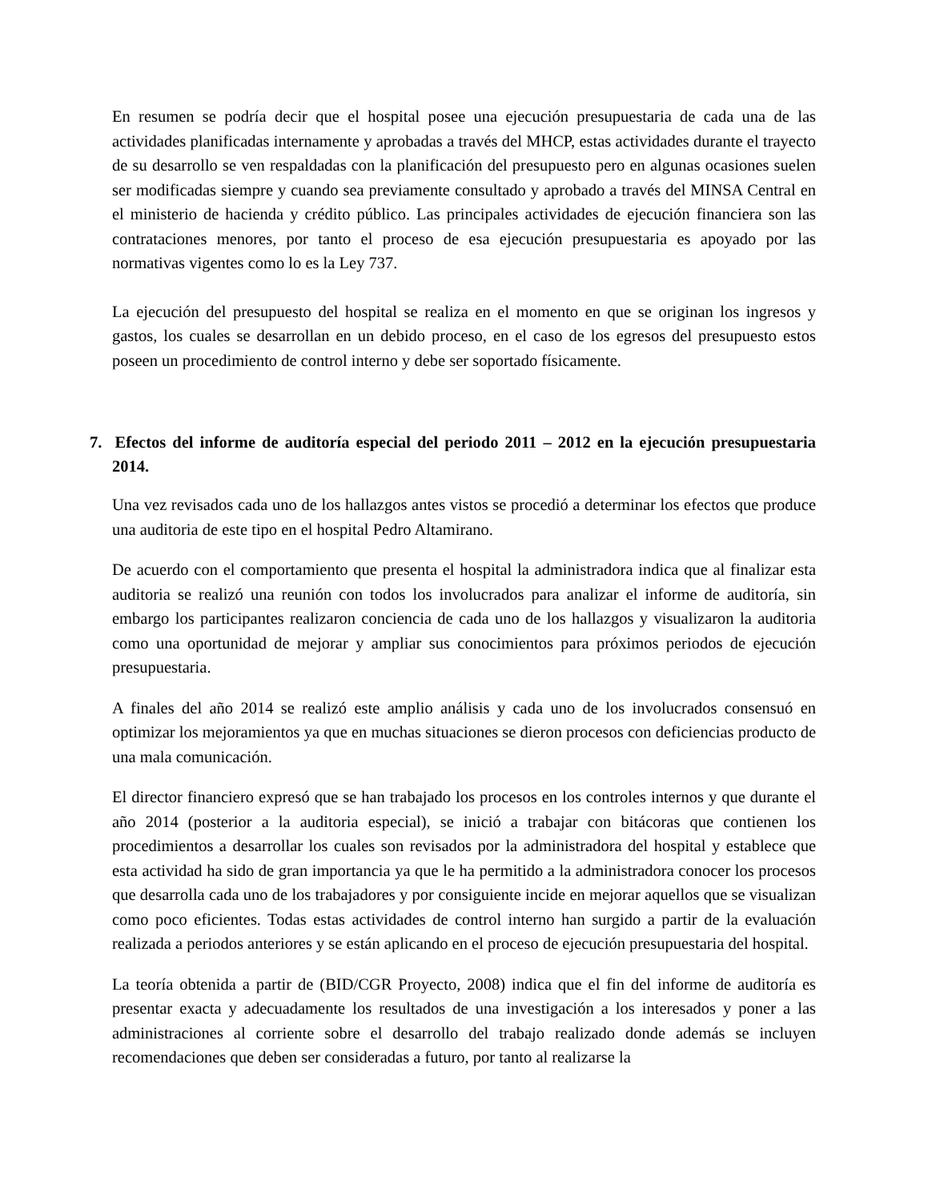En resumen se podría decir que el hospital posee una ejecución presupuestaria de cada una de las actividades planificadas internamente y aprobadas a través del MHCP, estas actividades durante el trayecto de su desarrollo se ven respaldadas con la planificación del presupuesto pero en algunas ocasiones suelen ser modificadas siempre y cuando sea previamente consultado y aprobado a través del MINSA Central en el ministerio de hacienda y crédito público. Las principales actividades de ejecución financiera son las contrataciones menores, por tanto el proceso de esa ejecución presupuestaria es apoyado por las normativas vigentes como lo es la Ley 737.
La ejecución del presupuesto del hospital se realiza en el momento en que se originan los ingresos y gastos, los cuales se desarrollan en un debido proceso, en el caso de los egresos del presupuesto estos poseen un procedimiento de control interno y debe ser soportado físicamente.
7. Efectos del informe de auditoría especial del periodo 2011 – 2012 en la ejecución presupuestaria 2014.
Una vez revisados cada uno de los hallazgos antes vistos se procedió a determinar los efectos que produce una auditoria de este tipo en el hospital Pedro Altamirano.
De acuerdo con el comportamiento que presenta el hospital la administradora indica que al finalizar esta auditoria se realizó una reunión con todos los involucrados para analizar el informe de auditoría, sin embargo los participantes realizaron conciencia de cada uno de los hallazgos y visualizaron la auditoria como una oportunidad de mejorar y ampliar sus conocimientos para próximos periodos de ejecución presupuestaria.
A finales del año 2014 se realizó este amplio análisis y cada uno de los involucrados consensuó en optimizar los mejoramientos ya que en muchas situaciones se dieron procesos con deficiencias producto de una mala comunicación.
El director financiero expresó que se han trabajado los procesos en los controles internos y que durante el año 2014 (posterior a la auditoria especial), se inició a trabajar con bitácoras que contienen los procedimientos a desarrollar los cuales son revisados por la administradora del hospital y establece que esta actividad ha sido de gran importancia ya que le ha permitido a la administradora conocer los procesos que desarrolla cada uno de los trabajadores y por consiguiente incide en mejorar aquellos que se visualizan como poco eficientes. Todas estas actividades de control interno han surgido a partir de la evaluación realizada a periodos anteriores y se están aplicando en el proceso de ejecución presupuestaria del hospital.
La teoría obtenida a partir de (BID/CGR Proyecto, 2008) indica que el fin del informe de auditoría es presentar exacta y adecuadamente los resultados de una investigación a los interesados y poner a las administraciones al corriente sobre el desarrollo del trabajo realizado donde además se incluyen recomendaciones que deben ser consideradas a futuro, por tanto al realizarse la